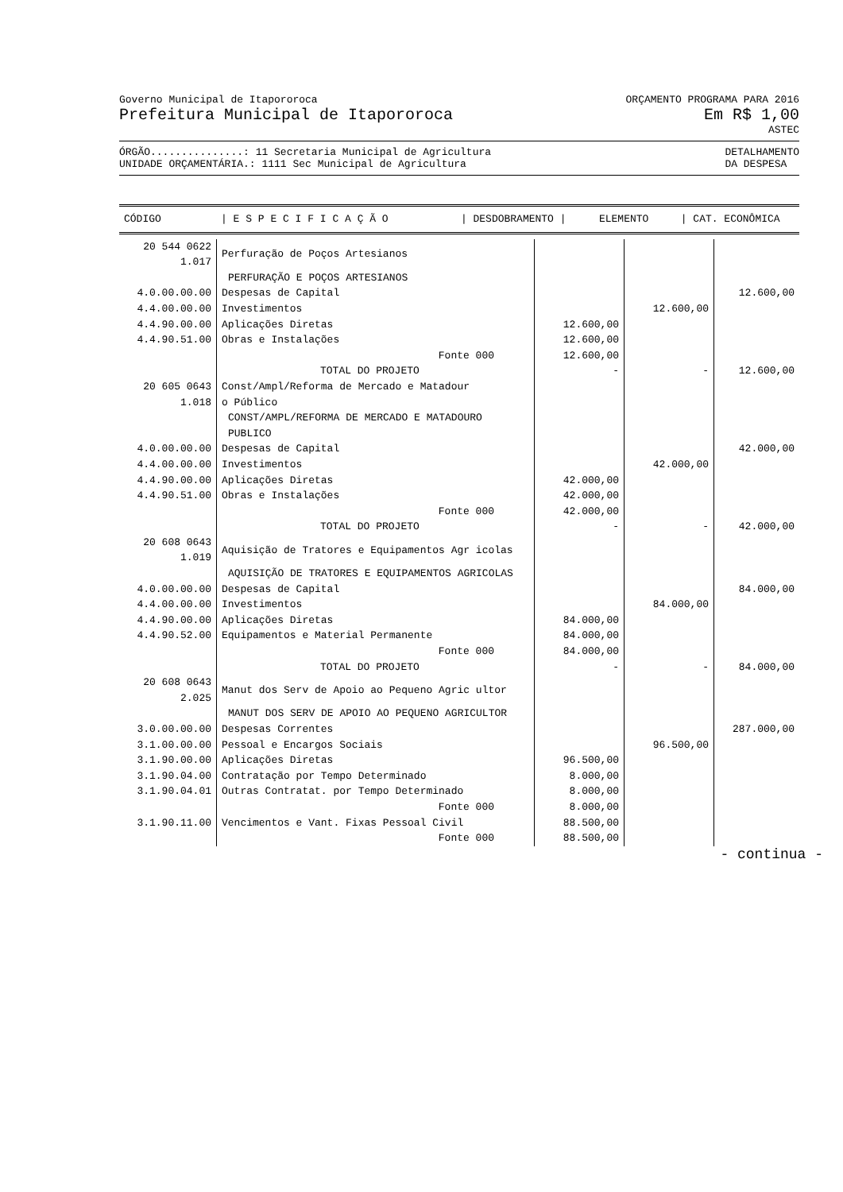Governo Municipal de Itapororoca ORÇAMENTO PROGRAMA PARA 2016
Prefeitura Municipal de Itapororoca Em R$ 1,00
ASTEC
ÓRGÃO...............: 11 Secretaria Municipal de Agricultura
UNIDADE ORÇAMENTÁRIA.: 1111 Sec Municipal de Agricultura DETALHAMENTO
DA DESPESA
| CÓDIGO | / E S P E C I F I C A Ç Ã O | / DESDOBRAMENTO / | ELEMENTO | / CAT. ECONÔMICA |
| --- | --- | --- | --- | --- |
| 20 544 0622 1.017 | Perfuração de Poços Artesianos | | | |
| | PERFURAÇÃO E POÇOS ARTESIANOS | | | |
| 4.0.00.00.00 | Despesas de Capital | | | 12.600,00 |
| 4.4.00.00.00 | Investimentos | | 12.600,00 | |
| 4.4.90.00.00 | Aplicações Diretas | 12.600,00 | | |
| 4.4.90.51.00 | Obras e Instalações | 12.600,00 | | |
| | Fonte 000 | 12.600,00 | | |
| | TOTAL DO PROJETO | - | - | 12.600,00 |
| 20 605 0643 1.018 | Const/Ampl/Reforma de Mercado e Matadour o Público | | | |
| | CONST/AMPL/REFORMA DE MERCADO E MATADOURO PUBLICO | | | |
| 4.0.00.00.00 | Despesas de Capital | | | 42.000,00 |
| 4.4.00.00.00 | Investimentos | | 42.000,00 | |
| 4.4.90.00.00 | Aplicações Diretas | 42.000,00 | | |
| 4.4.90.51.00 | Obras e Instalações | 42.000,00 | | |
| | Fonte 000 | 42.000,00 | | |
| | TOTAL DO PROJETO | - | - | 42.000,00 |
| 20 608 0643 1.019 | Aquisição de Tratores e Equipamentos Agr icolas | | | |
| | AQUISIÇÃO DE TRATORES E EQUIPAMENTOS AGRICOLAS | | | |
| 4.0.00.00.00 | Despesas de Capital | | | 84.000,00 |
| 4.4.00.00.00 | Investimentos | | 84.000,00 | |
| 4.4.90.00.00 | Aplicações Diretas | 84.000,00 | | |
| 4.4.90.52.00 | Equipamentos e Material Permanente | 84.000,00 | | |
| | Fonte 000 | 84.000,00 | | |
| | TOTAL DO PROJETO | - | - | 84.000,00 |
| 20 608 0643 2.025 | Manut dos Serv de Apoio ao Pequeno Agric ultor | | | |
| | MANUT DOS SERV DE APOIO AO PEQUENO AGRICULTOR | | | |
| 3.0.00.00.00 | Despesas Correntes | | | 287.000,00 |
| 3.1.00.00.00 | Pessoal e Encargos Sociais | | 96.500,00 | |
| 3.1.90.00.00 | Aplicações Diretas | 96.500,00 | | |
| 3.1.90.04.00 | Contratação por Tempo Determinado | 8.000,00 | | |
| 3.1.90.04.01 | Outras Contratat. por Tempo Determinado | 8.000,00 | | |
| | Fonte 000 | 8.000,00 | | |
| 3.1.90.11.00 | Vencimentos e Vant. Fixas Pessoal Civil | 88.500,00 | | |
| | Fonte 000 | 88.500,00 | | |
- continua -